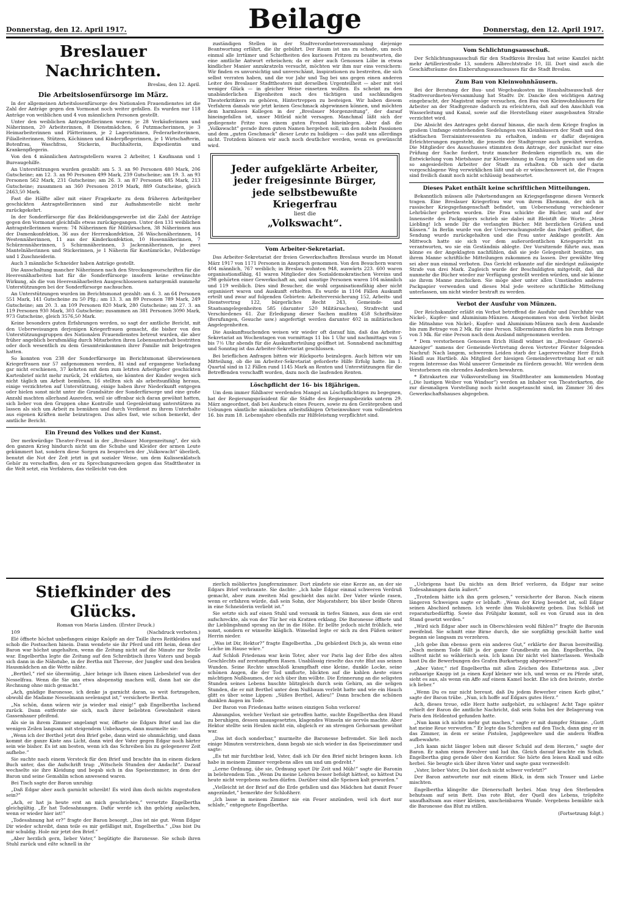Donnerstag, den 12. April 1917.
Beilage
Donnerstag, den 12. April 1917.
Breslauer Nachrichten.
Breslau, den 12. April.
Die Arbeitslosenfürsorge im März.
In der allgemeinen Arbeitslosenfürsorge des Nationalen Frauendienstes ist die Zahl der Anträge gegen den Vormonat noch weiter gefallen. Es wurden nur 118 Anträge von weiblichen und 4 von männlichen Personen gestellt.
Unter den weiblichen Antragstellerinnen waren: je 28 Verkäuferinnen und Näherinnen, 20 Arbeiterinnen, 8 Dienstmädchen, 6 Putzmacherinnen, je 3 Heimarbeiterinnen und Plätterinnen, je 2 Lageristinnen, Federarbeiterinnen, Filialleiterinnen, Stützen, Köchinnen und Kinderpflegerinnen, je 1 Wirtschafterin, Botenfrau, Waschfrau, Stickerin, Buchhalterin, Expedientin und Krankenpflegerin.
Von den 4 männlichen Antragstellern waren 2 Arbeiter, 1 Kaufmann und 1 Bureaugehilfe.
An Unterstützungen wurden gezahlt: am 5. 3. an 90 Personen 480 Mark, 206 Gutscheine; am 12. 3. an 90 Personen 499 Mark, 239 Gutscheine; am 19. 3. an 93 Personen 562 Mark, 231 Gutscheine; am 26. 3. an 87 Personen 485 Mark, 213 Gutscheine; zusammen an 360 Personen 2019 Mark, 889 Gutscheine, gleich 2463,50 Mark.
Fast die Hälfte aller mit einer Fragekarte zu dem früheren Arbeitgeber geschickten Antragstellerinnen sind zur Aufnahmestelle nicht mehr zurückgekehrt.
In der Sonderfürsorge für das Bekleidungsgewerbe ist die Zahl der Anträge gegen den Vormonat gleichfalls etwas zurückgegangen. Unter den 131 weiblichen Antragstellerinnen waren: 74 Näherinnen für Militärsachen, 38 Näherinnen aus der Damenkonfektion, 36 aus der Herrenkonfektion, 26 Wäschenäherinnen, 14 Westennäherinnen, 11 aus der Kinderkonfektion, 10 Hosennäherinnen, 7 Schürzennäherinnen, 5 Schirmnäherinnen, 3 Jackennäherinnen, je zwei Mantelnäherinnen und Stickerinnen, je 1 Näherin für Kostümröcke, Pelzbezüge und 1 Zuschneiderin.
Auch 3 männliche Schneider haben Anträge gestellt.
Die Ausschaltung mancher Näherinnen nach den Streckungsvorschriften für die Heeresnäharbeiten hat für die Sonderfürsorge insofern keine erwünschte Wirkung, als die von Heeresnäharbeiten Ausgeschlossenen naturgemäß nunmehr Unterstützungen bei der Sonderfürsorge nachsuchen.
An Unterstützungen wurden im Berichtsmonat gezahlt: am 6. 3. an 64 Personen 551 Mark, 141 Gutscheine zu 50 Pfg.; am 13. 3. an 89 Personen 789 Mark, 249 Gutscheine; am 20. 3. an 109 Personen 820 Mark, 280 Gutscheine; am 27. 3. an 119 Personen 930 Mark, 303 Gutscheine; zusammen an 381 Personen 3090 Mark, 973 Gutscheine, gleich 3576,50 Mark.
Keine besonders guten Erfahrungen werden, so sagt der amtliche Bericht, mit den Ueberweisungen derjenigen Kriegerfrauen gemacht, die bisher von den Unterstützungsgruppen des Nationalen Frauendienstes betreut wurden, die aber früher angeblich berufsmäßig durch Mitarbeiten ihren Lebensunterhalt bestritten oder doch wesentlich zu dem Gesamteinkommen ihrer Familie mit beigetragen hatten.
So konnten von 238 der Sonderfürsorge im Berichtsmonat überwiesenen Kriegerfrauen nur 57 aufgenommen werden, 81 sind auf ergangene Vorladung gar nicht erschienen, 37 kehrten mit dem zum letzten Arbeitgeber geschickten Kartenbrief nicht mehr zurück, 24 erklärten, sie könnten der Kinder wegen sich nicht täglich um Arbeit bemühen, 16 stellten sich als arbeitsunfähig heraus, einige verzichteten auf Unterstützung, einige haben ihrer Niederkunft entgegen oder hielen sonst nicht unter die Grundsätze der Sonderfürsorge und eine große Anzahl machten allerhand Ausreden, weil sie offenbar sich daran gewöhnt hatten, sich lieber von den Gruppen ohne Kontrolle und Gegenleistung unterstützen zu lassen als sich um Arbeit zu bemühen und durch Verdienst zu ihrem Unterhalte aus eigenen Kräften mehr beizutragen. Das alles fast, wie schon bemerkt, der amtliche Bericht.
Ein Freund des Volkes und der Kunst.
Der merkwürdige Theater-Freund in der „Breslauer Morgenzeitung“, der sich den ganzen Krieg hindurch nicht um die Schuhe und Kleider der armen Leute gekümmert hat, sondern diese Sorgen zu besprechen der „Volkswacht“ überließ, benutzt die Not der Zeit jetzt in gut sozialer Weise, um dem Kulissenklatsch Gehör zu verschaffen, den er zu Sprechungszwecken gegen das Stadttheater in die Welt setzt, ein Verfahren, das vielleicht von den
zuständigen Stellen in der Stadtverordnetenversammlung diejenige Beantwortung erfährt, die ihr gebührt. Der Raum ist uns zu schade, um noch einmal alle Irrtümer und Schiefheiten des kuriosen Fritzen zu beantworten, die eine amtliche Antwort erheischen; da er aber auch Genossen Löbe in etwas kindlicher Manier anzukratzeln versucht, möchten wir ihm nur eins versichern: Wir finden es unvorsichtig und unverschämt, Inspirationen zu bestreiten, die sich selbst verraten haben, und die vor Jahr und Tag bei uns gegen einen anderen Leiter des Breslauer Stadttheaters mit derselben Urgenteilheit — aber mit viel weniger Glück — in gleicher Weise einsetzen wollten. Es scheint zu den unabänderlichen Eigenheiten auch des tüchtigen und sachkundigen Theaterkritikers zu gehören, Hintertreppen zu besteigen. Wir haben diesem Verfahren damals wie jetzt keinen Geschmack abgewinnen können, und möchten dem harmlosen Kollegen in der „Breslauer Morgenzeitung“, der darauf hineingefallen ist, unser Mitleid nicht versagen. Manchmal läßt sich der gediegenste Fritze von einem guten Freund hineinlegen. Aber daß die „Volkswacht“ gerade ihren guten Namen hergeben soll, um den nobeln Passionen und dem „guten Geschmack“ dieser Leute zu huldigen — das paßt uns allerdings nicht. Trotzdem können wir auch noch deutlicher werden, wenn es gewünscht wird.
Jeder aufgeklärte Arbeiter,
jeder freigesinnte Bürger,
jede selbstbewußte Kriegerfrau
liest die
„Volkswacht“.
Vom Arbeiter-Sekretariat.
Das Arbeiter-Sekretariat der freien Gewerkschaften Breslaus wurde im Monat März 1917 von 1171 Personen in Anspruch genommen. Von den Besuchern waren 404 männlich, 767 weiblich; in Breslau wohnten 948, auswärts 223. 600 waren organisationsfähig, 41 waren Mitglieder des Sozialdemokratischen Vereins und 298 gehörten einer Gewerkschaft an, und sonstige Personen waren 104 männlich und 119 weiblich. Dies sind Besucher, die wohl organisationsfähig aber nicht organisiert waren und Auskunft erhielten. Es wurde in 1104 Fällen Auskunft erteilt und zwar auf folgenden Gebieten: Arbeiterversicherung 152, Arbeits- und Dienstvertrag 122, bürgerliches Recht 243, Gemeinde- und Staatsangelegenheiten 585 (darunter 520 Militärsachen), Strafrecht und Verschiedenes 61. Zur Erledigung dieser Sachen mußten 458 Schriftsätze (Berufungen, Gesuche usw.) angefertigt werden darunter 402 in militärischen Angelegenheiten.
Die Auskunftsuchenden weisen wir wieder oft darauf hin, daß das Arbeiter-Sekretariat an Wochentagen von vormittags 11 bis 1 Uhr und nachmittags von 5 bis 7½ Uhr abends für die Auskunfterteilung geöffnet ist. Sonnabend nachmittag und Sonntag ist das Arbeiter-Sekretariat geschlossen.
Bei brieflichen Anfragen bitten wir Rückporto beizulegen. Auch bitten wir um Mitteilung, ob die im Arbeiter-Sekretariat geforderte Hilfe Erfolg hatte. Im 1. Quartal sind in 12 Fällen rund 1145 Mark an Renten und Unterstützungen für die Betreffenden verschafft worden, dazu noch die laufenden Renten.
Löschpflicht der 16- bis 18jährigen.
Um dem immer fühlbarer werdenden Mangel an Löschpflichtigen zu begegnen, hat der Regierungspräsident für die Städte des Regierungsbezirks unterm 29. März angeordnet, daß bei Ausbruch eines Feuers, sowie zu den Geräteproben und Uebungen sämtliche männlichen arbeitsfähigen Ortseinwohner vom vollendeten 16. bis zum 18. Lebensjahre ebenfalls zur Hilfeleistung verpflichtet sind.
Vom Schlichtungsausschuß.
Der Schlichtungsausschuß für den Stadtkreis Breslau hat seine Kanzlei nicht mehr Artilleriestraße 13, sondern Albrechtstraße 10, III. Dort sind auch die Geschäftsräume des Einberufungsausschusses für die Stadt Breslau.
Zum Bau von Kleinwohnhäusern.
Bei der Beratung der Bau- und Wegebaukosten im Haushaltsausschuß der Stadtverordneten-Versammlung hat Stadtv. Dr. Dancke den wichtigen Antrag eingebracht, der Magistrat möge versuchen, den Bau von Kleinwohnhäusern für Arbeiter an der Stadtgrenze dadurch zu erleichtern, daß auf den Anschluß von Wasserleitung und Kanal, sowie auf die Herstellung einer ausgebauten Straße verzichtet wird.
Die Absicht des Antrages geht darauf hinaus, die nach dem Kriege fraglos in großem Umfange entstehenden Siedelungen von Kleinhäusern der Stadt und den städtischen Terraininteressenten zu erhalten, indem er dafür diejenigen Erleichterungen zugesteht, die jenseits der Stadtgrenze auch gewährt werden. Die Mitglieder des Ausschusses stimmten dem Antrage, der zunächst nur eine Prüfung der Sache fordert, trotz mancher Bedenken eigentlich zu, um die Entwickelung vom Mietshause zur Kleinwohnung in Gang zu bringen und um die so angesiedelten Arbeiter der Stadt zu erhalten. Ob sich der darin vorgeschlagene Weg verwirklichen läßt und ob er wünschenswert ist, die Fragen sind freilich damit noch nicht schlüssig beantwortet.
Dieses Paket enthält keine schriftlichen Mitteilungen.
Bekanntlich müssen alle Paketsendungen an Kriegsgefangene diesen Vermerk tragen. Eine Breslauer Kriegerfrau war von ihrem Ehemann, der sich in russischer Kriegsgefangenschaft befindet, um Uebersendung verschiedener Lehrbücher gebeten worden. Die Frau schickte die Bücher, und auf der Innenseite des Packpapiers schrieb sie dabei mit Bleistift die Worte: „Mein Liebling! Ich sende Dir die verlangten Bücher. Mit herzlichen Grüßen und Küssen.“ In Berlin wurde von der Ueberwachungsstelle das Paket geöffnet, die Sendung wurde zurückgehalten und die Frau unter Anklage gestellt. Am Mittwoch hatte sie sich vor dem außerordentlichen Kriegsgericht zu verantworten, wo sie ein Geständnis ablegte. Der Vorsitzende führte aus, man könne es der Angeklagten nachfühlen, daß sie jede Gelegenheit benütze, um ihrem Manne schriftliche Mitteilungen zukommen zu lassen. Der gewählte Weg sei aber nun einmal verboten. Das Gericht erkannte auf die niedrigst zulässigste Strafe von drei Mark. Zugleich wurde der Beschuldigten mitgeteilt, daß ihr nunmehr die Bücher wieder zur Verfügung gestellt werden würden, und sie könne sie ihrem Manne zuschicken. Sie möge aber unter allen Umständen anderes Packpapier verwenden und dieses Mal jede weitere schriftliche Mitteilung unterlassen, um nicht wieder bestraft zu werden.
Verbot der Ausfuhr von Münzen.
Der Reichskanzler erläßt ein Verbot betreffend die Ausfuhr und Durchfuhr von Nickel-, Kupfer- und Aluminium-Münzen. Ausgenommen von dem Verbot bleibt die Mitnahme von Nickel-, Kupfer- und Aluminium-Münzen nach dem Auslande bis zum Betrage von 2 Mk. für eine Person. Silbermünzen dürfen bis zum Betrage von 3 Mk. für eine Person nach dem Ausland mitgenommen werden.
* Dem verstorbenen Genossen Erich Händl widmet im „Breslauer General-Anzeiger“ namens der Gemeinde-Vertretung deren Vertreter Förster folgenden Nachruf: Nach langem, schwerem Leiden starb der Lagerverwalter Herr Erich Händl aus Hartlieb. Als Mitglied der hiesigen Gemeindevertretung hat er mit regem Interesse das Wohl unserer Gemeinde zu fördern gesucht. Wir werden dem Verstorbenen ein ehrendes Andenken bewahren.
* Extrakarten zur Volksvorstellung im Stadttheater am kommenden Montag („Die lustigen Weiber von Windsor“) werden an Inhaber von Theaterkarten, die zur diesmaligen Vorstellung noch nicht ausgetauscht sind, im Zimmer 36 des Gewerkschaftshauses abgegeben.
Stiefkinder des Glücks.
Roman von Maria Linden. (Erster Druck.)
109 (Nachdruck verboten.)
Elé öffnete höchst unbefangen einige Knöpfe an der Taille ihres Reitkleides und schob die Postsachen hinein. Dann wendete sie ihr Pferd und ritt heim, denn der Baron war höchst ungehalten, wenn die Zeitung nicht auf die Minute zur Stelle war. Engelbertha legte die Zeitung auf den Schreibtisch ihres Vaters und begab sich dann in die Nähstube, in der Bertha mit Therese, der Jungfer und den beiden Hausmädchen an die Wette nähte.
„Berthel,“ rief sie übermütig, „hier bringe ich Ihnen einen Liebesbrief von der Nesselfrau. Wenn die Sie uns etwa abspenstig machen will, dann hat sie die Rechnung ohne mich gemacht.“
„Ach, gnädige Baronesse, ich denke ja garnicht daran, so weit fortzugehen, obwohl die Madame Nesselmann seelensgut ist,“ versicherte Bertha.
„Na schön, dann wären wir ja wieder mal einig!“ gab Engelbertha lachend zurück. Dann entfernte sie sich, nach ihrer beliebten Gewohnheit einen Gassenhauer pfeifend.
Als sie in ihrem Zimmer angelangt war, öffnete sie Edgars Brief und las die wenigen Zeilen langsam mit steigendem Unbehagen, dann murmelte sie:
„Wenn ich der Berthel jetzt den Brief gebe, dann wird sie ohnmächtig, und dann kommt die ganze Kiste ans Licht, dann wird der Vater gegen Edgar noch härter sein wie bisher. Es ist am besten, wenn ich das Schreiben bis zu gelegenerer Zeit aufhebe.“
Sie suchte nach einem Versteck für den Brief und brachte ihn in einem dicken Buch unter, das die Aufschrift trug: „Witschels Stunden der Andacht“. Darauf wechselte sie ihre Kleidung und begab sich in das Speisezimmer, in dem der Baron und seine Gemahlin schon anwesend waren.
Bei Tisch sagte der Baron unruhig:
„Daß Edgar aber auch garnicht schreibt! Es wird ihm doch nichts zugestoßen sein?“
„Ach, er hat ja heute erst an mich geschrieben,“ versetzte Engelbertha gleichgültig. „Er hat Todesahnungen. Dafür werde ich ihn gehörig auslachen, wenn er wieder hier ist!“
„Todesahnung hat er?“ fragte der Baron besorgt. „Das ist nie gut. Wenn Edgar Dir wieder schreibt, dann teile es mir gefälligst mit, Engelbertha.“ „Das bist Du mir schuldig. Hole mir jetzt den Brief.“
„Aber herzlich gern, lieber Vater,“ begütigte die Baronesse. Sie schob ihren Stuhl zurück und eilte schnell in ihr
zierlich möbliertes Jungfernzimmer. Dort zündete sie eine Kerze an, an der sie Edgars Brief verbrannte. Sie dachte: „Ich habe Edgar einmal schweren Verdruß gemacht, aber zum zweiten Mal geschieht das nicht. Der Vater würde rasen, wenn er erfahren würde, daß sein Sohn, der Majoratsherr, bis über beide Ohren in eine Schneiderin verliebt ist.“
Sie setzte sich auf einen Stuhl und versank in tiefes Sinnen, aus dem sie erst aufschreckte, als von der Tür her ein Kratzen erklang. Die Baronesse öffnete und ihr Lieblingshund sprang an ihr in die Höhe. Er bellte jedoch nicht fröhlich, wie sonst, sondern er winselte kläglich. Winselnd legte er sich zu den Füßen seiner Herrin nieder.
„Was ist Dir, Hektor?“ fragte Engelbertha. „Du gebärdest Dich ja, als wenn eine Leiche im Hause wäre.“
Auf Schloß Friedenau war kein Toter, aber vor Paris lag der Erbe des alten Geschlechts auf zerstampftem Rasen. Unablässig rieselte das rote Blut aus seinen Wunden. Seine Rechte umschloß krampfhaft eine kleine, dunkle Locke, seine schönen Augen, die der Tod umflorte, blickten auf die kahlen Aeste eines mächtigen Nußbaumes, der sich über ihm wölbte. Die Erinnerung an die seligsten Stunden seines Lebens huschte blitzgleich durch sein Gehirn, an die seligen Stunden, die er mit Berthel unter dem Nußbaum verlebt hatte und wie ein Hauch glitt es über seine Lippen: „Süßes Berthel, Adieu!“ Dann brachen die schönen dunklen Augen im Tode.
Der Baron von Friedenau hatte seinen einzigen Sohn verloren!
Ahnungslos, welcher Verlust sie getroffen hatte, suchte Engelbertha den Hund zu beruhigen, dessen unausgesetztes, klagendes Winseln sie nervös machte. Aber Hektor stellte sein Heulen nicht ein, obgleich er an strengen Gehorsam gewöhnt war.
„Das ist doch sonderbar,“ murmelte die Baronesse befremdet. Sie ließ noch einige Minuten verstreichen, dann begab sie sich wieder in das Speisezimmer und sagte:
„Es tut mir furchtbar leid, Vater, daß ich Dir den Brief nicht bringen kann. Ich habe in meinem Zimmer vergebens alles um und um gedreht.“
„Lerne Ordnung, übe sie, Ordnung spart Dir Zeit und Müh!“ sagte die Baronin in belehrendem Ton. „Wenn Du meine Lehren besser befolgt hättest, so hättest Du heute nicht vergebens suchen dürfen. Darüber sind alle Speisen kalt geworden.“
„Vielleicht ist der Brief auf die Erde gefallen und das Mädchen hat damit Feuer angezündet,“ bemerkte der Schloßherr.
„Ich lasse in meinem Zimmer nie ein Feuer anzünden, weil ich dort nur schlafe,“ entgegnete Engelbertha.
„Uebrigens hast Du nichts an dem Brief verloren, da Edgar nur seine Todesahnungen darin äußert.“
„Trotzdem hätte ich ihn gern gelesen,“ versicherte der Baron. Nach einem längeren Schweigen sagte er lebhaft: „Wenn der Krieg beendet ist, soll Edgar seinen Abschied nehmen. Ich werde ihm Wolobkowitz geben. Das Schloß ist reparaturbedürftig. Sowie das Frühjahr kommt, soll es von Grund aus in den Stand gesetzt werden.“
„Wird sich Edgar aber auch in Oberschlesien wohl fühlen?“ fragte die Baronin zweifelnd. Sie schnitt eine Birne durch, die sie sorgfältig geschält hatte und begann sie langsam zu verzehren.
„Ich gebe ihm ebenso gern ein anderes Gut,“ erklärte der Baron bereitwillig. „Nach meinem Tode fällt ja der ganze Grundbesitz an ihn. Engelbertha, Du solltest nicht so wählerisch sein. Ich kann Dir nicht viel hinterlassen. Weshalb hast Du die Bewerbungen des Grafen Burkartsegg abgewiesen?“
„Aber Vater,“ rief Engelbertha mit allen Zeichen des Entsetzens aus. „Der rothaarige Knopp ist ja einen Kopf kleiner wie ich, und wenn er zu Pferde sitzt, sieht es aus, als wenn ein Affe auf einem Kamel hockt. Ehe ich den heirate, sterbe ich lieber.“
„Wenn Du es nur nicht bereust, daß Du jedem Bewerber einen Korb gibst,“ sagte der Baron trübe. „Nun, ich hoffe auf Edgars gutes Herz.“
Ach, dieses treue, edle Herz hatte aufgehört, zu schlagen! Acht Tage später erhielt der Baron die amtliche Nachricht, daß sein Sohn bei der Belagerung von Paris den Heldentod gefunden hatte.
„Nun kann ich nichts mehr gut machen,“ sagte er mit dumpfer Stimme. „Gott hat meine Reue verworfen.“ Er legte das Schreiben auf den Tisch, dann ging er in das Zimmer, in dem er seine Pistolen, Jagdgewehre und die andern Waffen aufbewahrte.
„Ich kann nicht länger leben mit dieser Schuld auf dem Herzen,“ sagte der Baron. Er nahm einen Revolver und lud ihn. Gleich darauf krachte ein Schuß. Engelbertha ging gerade über den Korridor. Sie hörte den leisen Knall und eilte herbei. Sie beugte sich über ihren Vater und sagte ganz verzweifelt:
„Vater, lieber Vater, Du bist doch nicht schwer verletzt?“
Der Baron antwortete nur mit einem Blick, in dem sich Trauer und Liebe mischten.
Engelbertha klingelte die Dienerschaft herbei. Man trug den Sterbenden behutsam auf sein Bett. Das rote Blut, der Quell des Lebens, tröpfelte unaufhaltsam aus einer kleinen, unscheinbaren Wunde. Vergebens bemühte sich die Baronesse das Blut zu stillen.
(Fortsetzung folgt.)